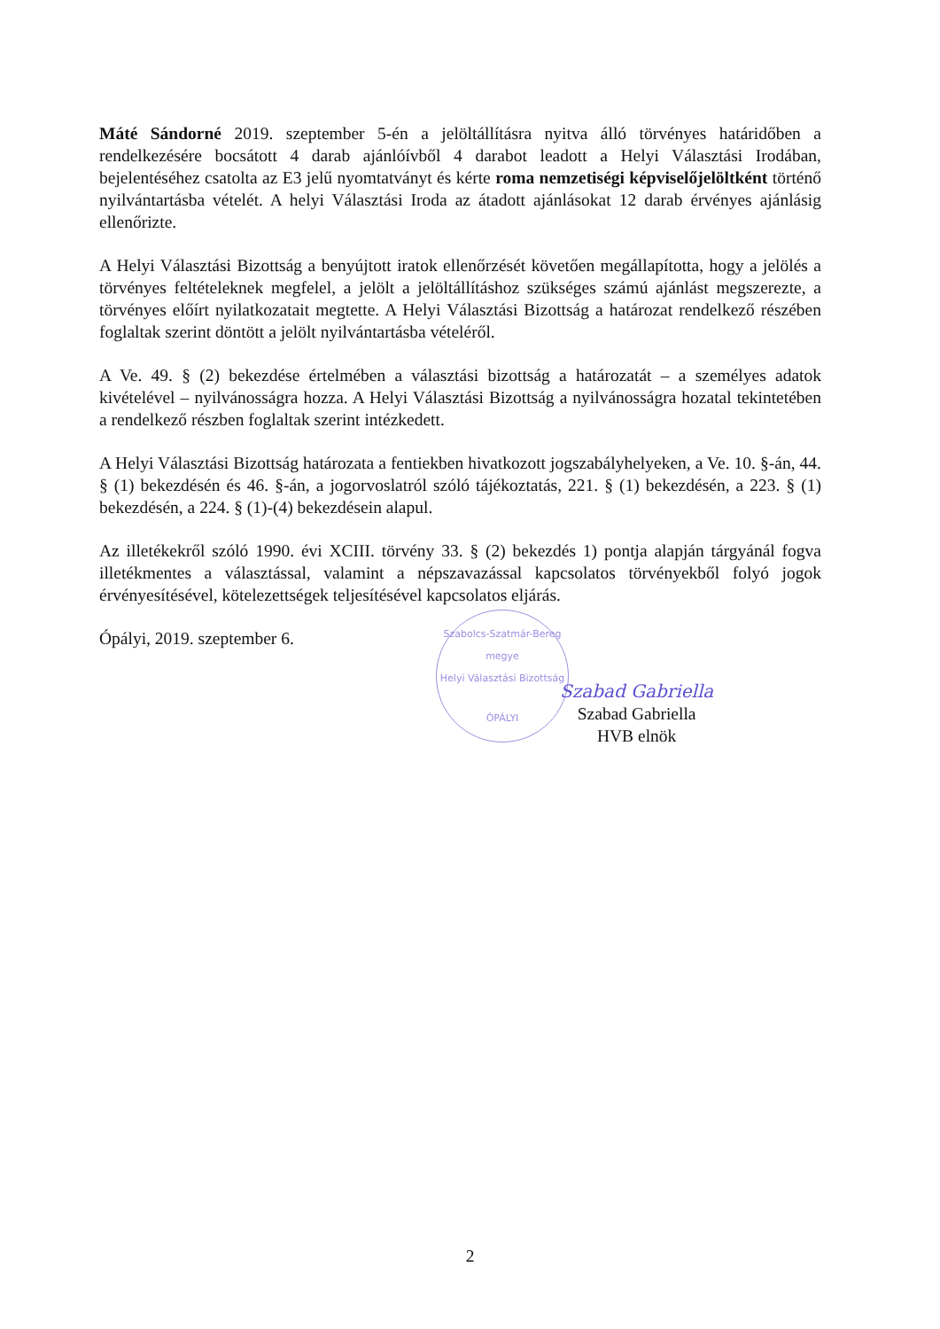Máté Sándorné 2019. szeptember 5-én a jelöltállításra nyitva álló törvényes határidőben a rendelkezésére bocsátott 4 darab ajánlóívből 4 darabot leadott a Helyi Választási Irodában, bejelentéséhez csatolta az E3 jelű nyomtatványt és kérte roma nemzetiségi képviselőjelöltként történő nyilvántartásba vételét. A helyi Választási Iroda az átadott ajánlásokat 12 darab érvényes ajánlásig ellenőrizte.
A Helyi Választási Bizottság a benyújtott iratok ellenőrzését követően megállapította, hogy a jelölés a törvényes feltételeknek megfelel, a jelölt a jelöltállításhoz szükséges számú ajánlást megszerezte, a törvényes előírt nyilatkozatait megtette. A Helyi Választási Bizottság a határozat rendelkező részében foglaltak szerint döntött a jelölt nyilvántartásba vételéről.
A Ve. 49. § (2) bekezdése értelmében a választási bizottság a határozatát – a személyes adatok kivételével – nyilvánosságra hozza. A Helyi Választási Bizottság a nyilvánosságra hozatal tekintetében a rendelkező részben foglaltak szerint intézkedett.
A Helyi Választási Bizottság határozata a fentiekben hivatkozott jogszabályhelyeken, a Ve. 10. §-án, 44. § (1) bekezdésén és 46. §-án, a jogorvoslatról szóló tájékoztatás, 221. § (1) bekezdésén, a 223. § (1) bekezdésén, a 224. § (1)-(4) bekezdésein alapul.
Az illetékekről szóló 1990. évi XCIII. törvény 33. § (2) bekezdés 1) pontja alapján tárgyánál fogva illetékmentes a választással, valamint a népszavazással kapcsolatos törvényekből folyó jogok érvényesítésével, kötelezettségek teljesítésével kapcsolatos eljárás.
Ópályi, 2019. szeptember 6.
Szabolcs-Szatmár-Bereg megye
Helyi Választási Bizottság
ÓPÁLYI
Szabad Gabriella
Szabad Gabriella
HVB elnök
2